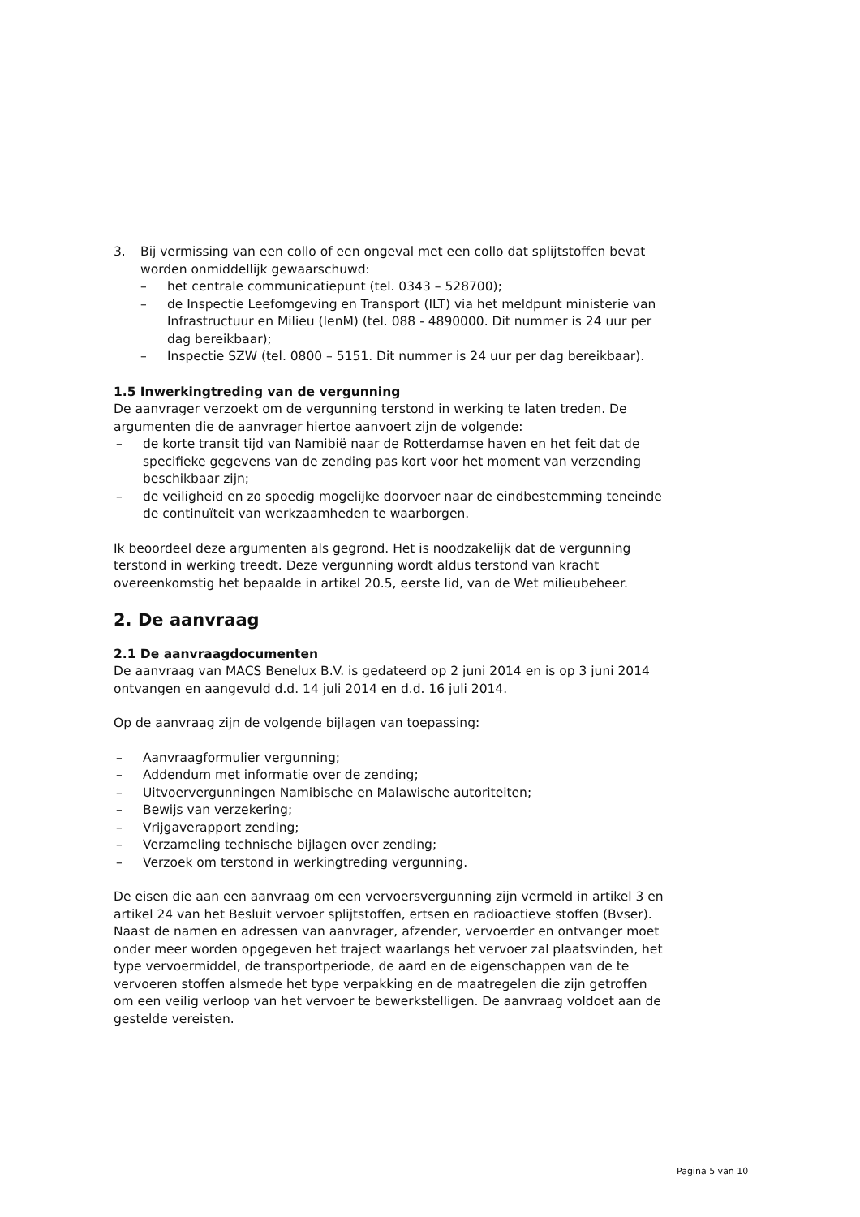3. Bij vermissing van een collo of een ongeval met een collo dat splijtstoffen bevat worden onmiddellijk gewaarschuwd:
– het centrale communicatiepunt (tel. 0343 – 528700);
– de Inspectie Leefomgeving en Transport (ILT) via het meldpunt ministerie van Infrastructuur en Milieu (IenM) (tel. 088 - 4890000. Dit nummer is 24 uur per dag bereikbaar);
– Inspectie SZW (tel. 0800 – 5151. Dit nummer is 24 uur per dag bereikbaar).
1.5 Inwerkingtreding van de vergunning
De aanvrager verzoekt om de vergunning terstond in werking te laten treden. De argumenten die de aanvrager hiertoe aanvoert zijn de volgende:
– de korte transit tijd van Namibië naar de Rotterdamse haven en het feit dat de specifieke gegevens van de zending pas kort voor het moment van verzending beschikbaar zijn;
– de veiligheid en zo spoedig mogelijke doorvoer naar de eindbestemming teneinde de continuïteit van werkzaamheden te waarborgen.
Ik beoordeel deze argumenten als gegrond. Het is noodzakelijk dat de vergunning terstond in werking treedt. Deze vergunning wordt aldus terstond van kracht overeenkomstig het bepaalde in artikel 20.5, eerste lid, van de Wet milieubeheer.
2. De aanvraag
2.1 De aanvraagdocumenten
De aanvraag van MACS Benelux B.V. is gedateerd op 2 juni 2014 en is op 3 juni 2014 ontvangen en aangevuld d.d. 14 juli 2014 en d.d. 16 juli 2014.
Op de aanvraag zijn de volgende bijlagen van toepassing:
– Aanvraagformulier vergunning;
– Addendum met informatie over de zending;
– Uitvoervergunningen Namibische en Malawische autoriteiten;
– Bewijs van verzekering;
– Vrijgaverapport zending;
– Verzameling technische bijlagen over zending;
– Verzoek om terstond in werkingtreding vergunning.
De eisen die aan een aanvraag om een vervoersvergunning zijn vermeld in artikel 3 en artikel 24 van het Besluit vervoer splijtstoffen, ertsen en radioactieve stoffen (Bvser). Naast de namen en adressen van aanvrager, afzender, vervoerder en ontvanger moet onder meer worden opgegeven het traject waarlangs het vervoer zal plaatsvinden, het type vervoermiddel, de transportperiode, de aard en de eigenschappen van de te vervoeren stoffen alsmede het type verpakking en de maatregelen die zijn getroffen om een veilig verloop van het vervoer te bewerkstelligen. De aanvraag voldoet aan de gestelde vereisten.
Pagina 5 van 10